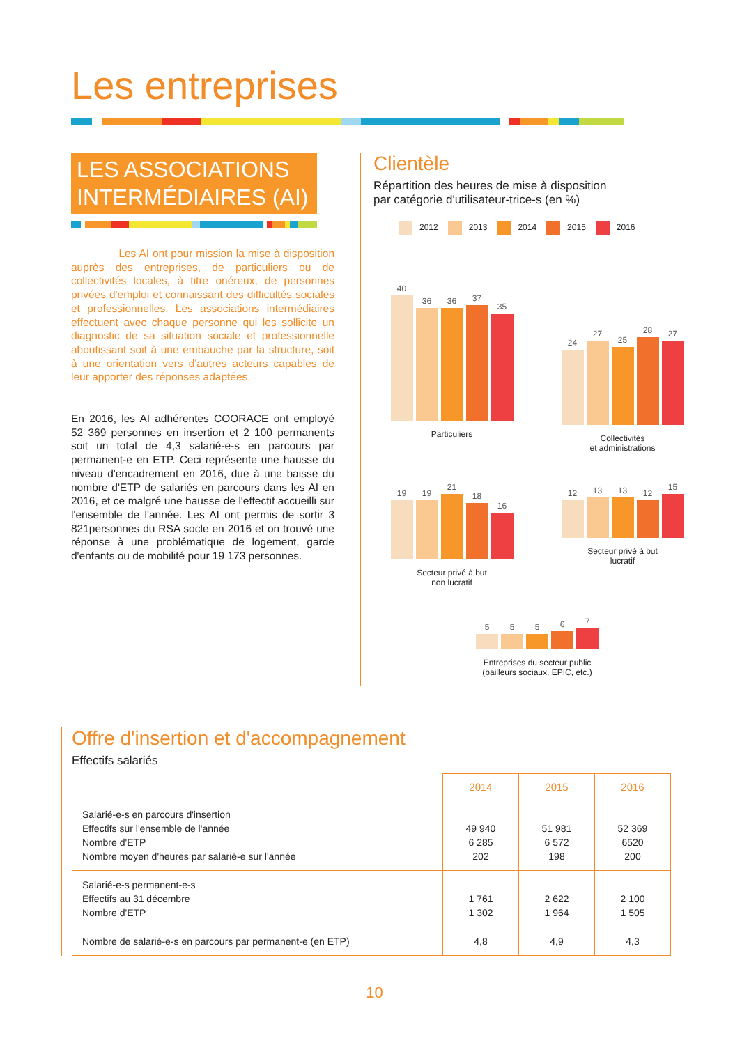Les entreprises
LES ASSOCIATIONS INTERMÉDIAIRES (AI)
Les AI ont pour mission la mise à disposition auprès des entreprises, de particuliers ou de collectivités locales, à titre onéreux, de personnes privées d'emploi et connaissant des difficultés sociales et professionnelles. Les associations intermédiaires effectuent avec chaque personne qui les sollicite un diagnostic de sa situation sociale et professionnelle aboutissant soit à une embauche par la structure, soit à une orientation vers d'autres acteurs capables de leur apporter des réponses adaptées.
En 2016, les AI adhérentes COORACE ont employé 52 369 personnes en insertion et 2 100 permanents soit un total de 4,3 salarié-e-s en parcours par permanent-e en ETP. Ceci représente une hausse du niveau d'encadrement en 2016, due à une baisse du nombre d'ETP de salariés en parcours dans les AI en 2016, et ce malgré une hausse de l'effectif accueilli sur l'ensemble de l'année. Les AI ont permis de sortir 3 821personnes du RSA socle en 2016 et on trouvé une réponse à une problématique de logement, garde d'enfants ou de mobilité pour 19 173 personnes.
Clientèle
Répartition des heures de mise à disposition
par catégorie d'utilisateur-trice-s (en %)
2012 2013 2014 2015 2016
40
36
36
37
35
Particuliers
24
27
25
28
27
Collectivités
et administrations
19
19
21
18
16
Secteur privé à but
non lucratif
12
13
13
12
15
Secteur privé à but
lucratif
5
5
5
6
7
Entreprises du secteur public
(bailleurs sociaux, EPIC, etc.)
Offre d'insertion et d'accompagnement
Effectifs salariés
| | 2014 | 2015 | 2016 |
| Salarié-e-s en parcours d'insertion Effectifs sur l'ensemble de l'année Nombre d'ETP Nombre moyen d'heures par salarié-e sur l'année | 49 940 6 285 202 | 51 981 6 572 198 | 52 369 6520 200 |
| Salarié-e-s permanent-e-s Effectifs au 31 décembre Nombre d'ETP | 1 761 1 302 | 2 622 1 964 | 2 100 1 505 |
| Nombre de salarié-e-s en parcours par permanent-e (en ETP) | 4,8 | 4,9 | 4,3 |
10